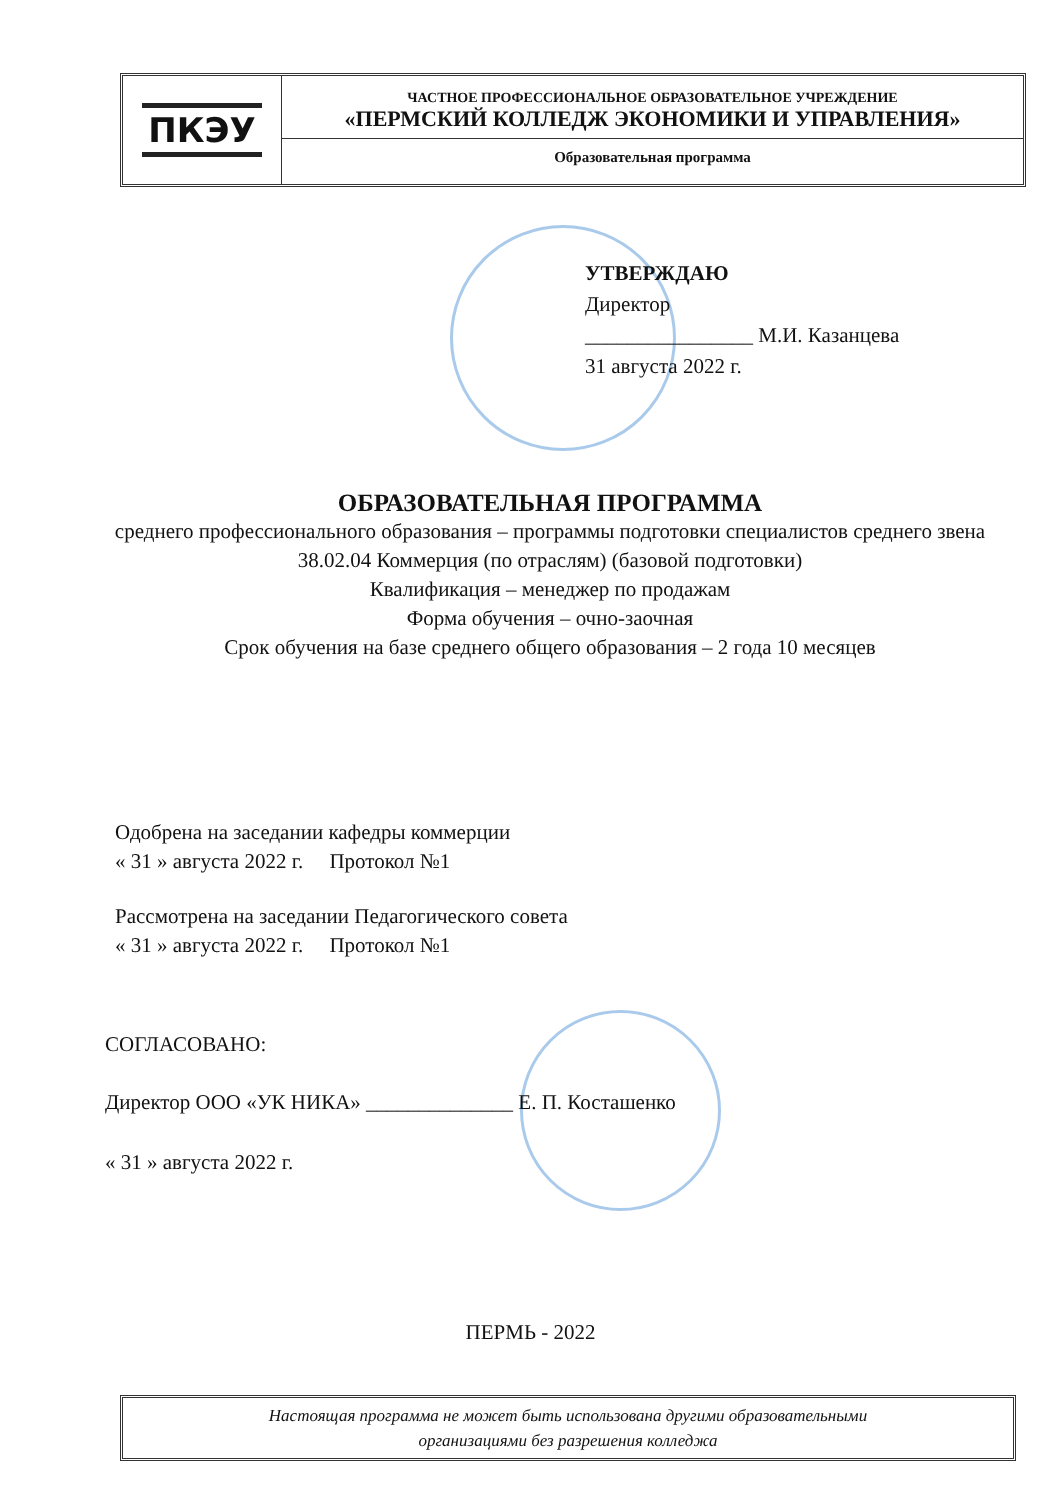ПКЭУ
ЧАСТНОЕ ПРОФЕССИОНАЛЬНОЕ ОБРАЗОВАТЕЛЬНОЕ УЧРЕЖДЕНИЕ
«ПЕРМСКИЙ КОЛЛЕДЖ ЭКОНОМИКИ И УПРАВЛЕНИЯ»
Образовательная программа
УТВЕРЖДАЮ
Директор
________________ М.И. Казанцева
31 августа 2022 г.
ОБРАЗОВАТЕЛЬНАЯ ПРОГРАММА
среднего профессионального образования – программы подготовки специалистов среднего звена
38.02.04 Коммерция (по отраслям) (базовой подготовки)
Квалификация – менеджер по продажам
Форма обучения – очно-заочная
Срок обучения на базе среднего общего образования – 2 года 10 месяцев
Одобрена на заседании кафедры коммерции
« 31 » августа 2022 г. Протокол №1
Рассмотрена на заседании Педагогического совета
« 31 » августа 2022 г. Протокол №1
СОГЛАСОВАНО:
Директор ООО «УК НИКА» ______________ Е. П. Косташенко
« 31 » августа 2022 г.
ПЕРМЬ - 2022
Настоящая программа не может быть использована другими образовательными
организациями без разрешения колледжа